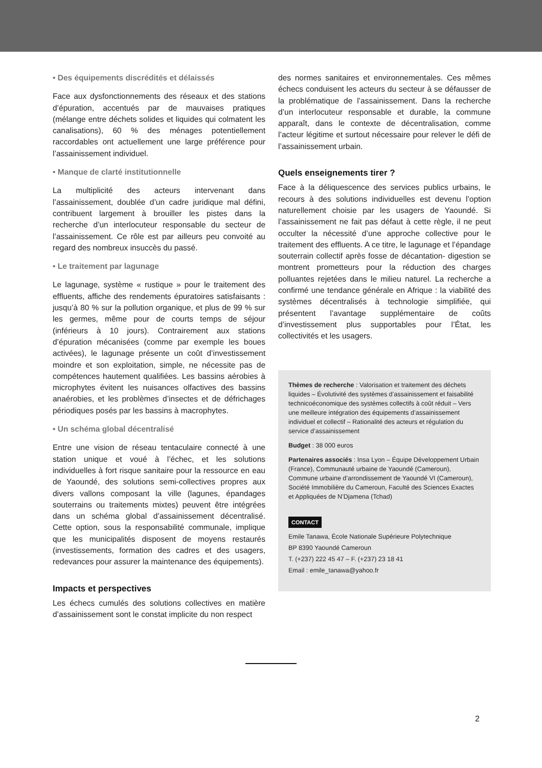• Des équipements discrédités et délaissés
Face aux dysfonctionnements des réseaux et des stations d’épuration, accentués par de mauvaises pratiques (mélange entre déchets solides et liquides qui colmatent les canalisations), 60 % des ménages potentiellement raccordables ont actuellement une large préférence pour l’assainissement individuel.
• Manque de clarté institutionnelle
La multiplicité des acteurs intervenant dans l’assainissement, doublée d’un cadre juridique mal défini, contribuent largement à brouiller les pistes dans la recherche d’un interlocuteur responsable du secteur de l’assainissement. Ce rôle est par ailleurs peu convoité au regard des nombreux insuccès du passé.
• Le traitement par lagunage
Le lagunage, système « rustique » pour le traitement des effluents, affiche des rendements épuratoires satisfaisants : jusqu’à 80 % sur la pollution organique, et plus de 99 % sur les germes, même pour de courts temps de séjour (inférieurs à 10 jours). Contrairement aux stations d’épuration mécanisées (comme par exemple les boues activées), le lagunage présente un coût d’investissement moindre et son exploitation, simple, ne nécessite pas de compétences hautement qualifiées. Les bassins aérobies à microphytes évitent les nuisances olfactives des bassins anaérobies, et les problèmes d’insectes et de défrichages périodiques posés par les bassins à macrophytes.
• Un schéma global décentralisé
Entre une vision de réseau tentaculaire connecté à une station unique et voué à l’échec, et les solutions individuelles à fort risque sanitaire pour la ressource en eau de Yaoundé, des solutions semi-collectives propres aux divers vallons composant la ville (lagunes, épandages souterrains ou traitements mixtes) peuvent être intégrées dans un schéma global d’assainissement décentralisé. Cette option, sous la responsabilité communale, implique que les municipalités disposent de moyens restaurés (investissements, formation des cadres et des usagers, redevances pour assurer la maintenance des équipements).
Impacts et perspectives
Les échecs cumulés des solutions collectives en matière d’assainissement sont le constat implicite du non respect
des normes sanitaires et environnementales. Ces mêmes échecs conduisent les acteurs du secteur à se défausser de la problématique de l’assainissement. Dans la recherche d’un interlocuteur responsable et durable, la commune apparaît, dans le contexte de décentralisation, comme l’acteur légitime et surtout nécessaire pour relever le défi de l’assainissement urbain.
Quels enseignements tirer ?
Face à la déliquescence des services publics urbains, le recours à des solutions individuelles est devenu l’option naturellement choisie par les usagers de Yaoundé. Si l’assainissement ne fait pas défaut à cette règle, il ne peut occulter la nécessité d’une approche collective pour le traitement des effluents. A ce titre, le lagunage et l’épandage souterrain collectif après fosse de décantation- digestion se montrent prometteurs pour la réduction des charges polluantes rejetées dans le milieu naturel. La recherche a confirmé une tendance générale en Afrique : la viabilité des systèmes décentralisés à technologie simplifiée, qui présentent l’avantage supplémentaire de coûts d’investissement plus supportables pour l’État, les collectivités et les usagers.
Thèmes de recherche : Valorisation et traitement des déchets liquides – Évolutivité des systèmes d’assainissement et faisabilité technicoéconomique des systèmes collectifs à coût réduit – Vers une meilleure intégration des équipements d’assainissement individuel et collectif – Rationalité des acteurs et régulation du service d’assainissement
Budget : 38 000 euros
Partenaires associés : Insa Lyon – Équipe Développement Urbain (France), Communauté urbaine de Yaoundé (Cameroun), Commune urbaine d’arrondissement de Yaoundé VI (Cameroun), Société Immobilière du Cameroun, Faculté des Sciences Exactes et Appliquées de N’Djamena (Tchad)
CONTACT
Emile Tanawa, École Nationale Supérieure Polytechnique
BP 8390 Yaoundé Cameroun
T. (+237) 222 45 47 – F. (+237) 23 18 41
Email : emile_tanawa@yahoo.fr
2